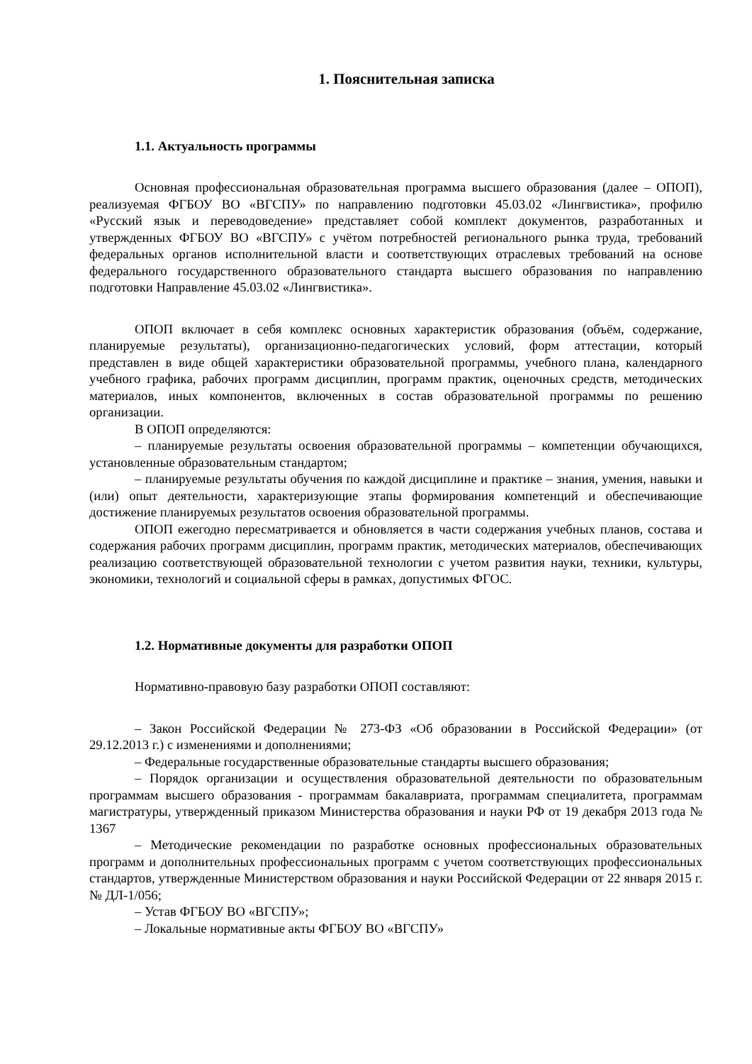1. Пояснительная записка
1.1. Актуальность программы
Основная профессиональная образовательная программа высшего образования (далее – ОПОП), реализуемая ФГБОУ ВО «ВГСПУ» по направлению подготовки 45.03.02 «Лингвистика», профилю «Русский язык и переводоведение» представляет собой комплект документов, разработанных и утвержденных ФГБОУ ВО «ВГСПУ» с учётом потребностей регионального рынка труда, требований федеральных органов исполнительной власти и соответствующих отраслевых требований на основе федерального государственного образовательного стандарта высшего образования по направлению подготовки Направление 45.03.02 «Лингвистика».
ОПОП включает в себя комплекс основных характеристик образования (объём, содержание, планируемые результаты), организационно-педагогических условий, форм аттестации, который представлен в виде общей характеристики образовательной программы, учебного плана, календарного учебного графика, рабочих программ дисциплин, программ практик, оценочных средств, методических материалов, иных компонентов, включенных в состав образовательной программы по решению организации.
В ОПОП определяются:
– планируемые результаты освоения образовательной программы – компетенции обучающихся, установленные образовательным стандартом;
– планируемые результаты обучения по каждой дисциплине и практике – знания, умения, навыки и (или) опыт деятельности, характеризующие этапы формирования компетенций и обеспечивающие достижение планируемых результатов освоения образовательной программы.
ОПОП ежегодно пересматривается и обновляется в части содержания учебных планов, состава и содержания рабочих программ дисциплин, программ практик, методических материалов, обеспечивающих реализацию соответствующей образовательной технологии с учетом развития науки, техники, культуры, экономики, технологий и социальной сферы в рамках, допустимых ФГОС.
1.2. Нормативные документы для разработки ОПОП
Нормативно-правовую базу разработки ОПОП составляют:
– Закон Российской Федерации № 273-ФЗ «Об образовании в Российской Федерации» (от 29.12.2013 г.) с изменениями и дополнениями;
– Федеральные государственные образовательные стандарты высшего образования;
– Порядок организации и осуществления образовательной деятельности по образовательным программам высшего образования - программам бакалавриата, программам специалитета, программам магистратуры, утвержденный приказом Министерства образования и науки РФ от 19 декабря 2013 года № 1367
– Методические рекомендации по разработке основных профессиональных образовательных программ и дополнительных профессиональных программ с учетом соответствующих профессиональных стандартов, утвержденные Министерством образования и науки Российской Федерации от 22 января 2015 г. № ДЛ-1/056;
– Устав ФГБОУ ВО «ВГСПУ»;
– Локальные нормативные акты ФГБОУ ВО «ВГСПУ»